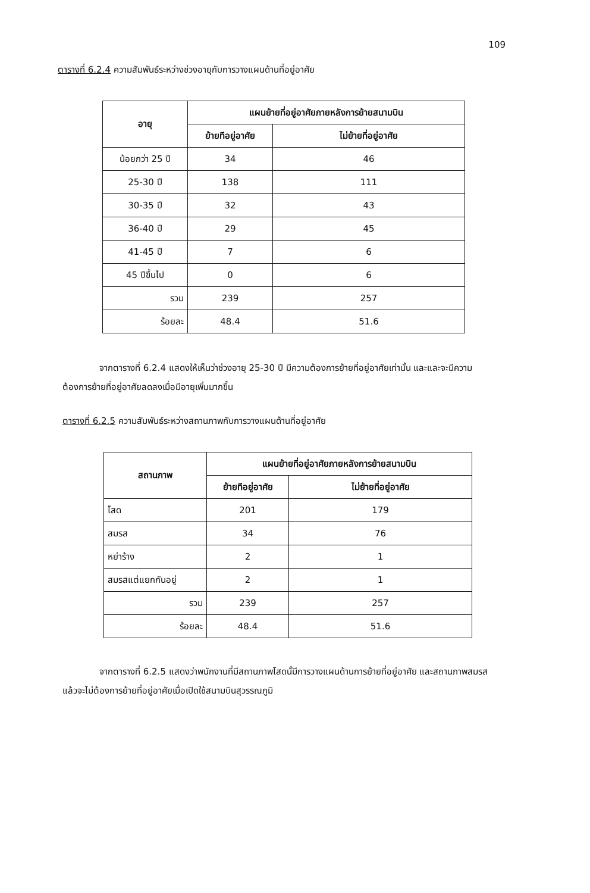109
ตารางที่ 6.2.4 ความสัมพันธ์ระหว่างช่วงอายุกับการวางแผนด้านที่อยู่อาศัย
| อายุ | แผนย้ายที่อยู่อาศัยภายหลังการย้ายสนามบิน | |
| --- | --- | --- |
| | ย้ายทีอยู่อาศัย | ไม่ย้ายที่อยู่อาศัย |
| น้อยกว่า 25 ปี | 34 | 46 |
| 25-30 ปี | 138 | 111 |
| 30-35 ปี | 32 | 43 |
| 36-40 ปี | 29 | 45 |
| 41-45 ปี | 7 | 6 |
| 45 ปีขึ้นไป | 0 | 6 |
| รวม | 239 | 257 |
| ร้อยละ | 48.4 | 51.6 |
จากตารางที่ 6.2.4 แสดงให้เห็นว่าช่วงอายุ 25-30 ปี มีความต้องการย้ายที่อยู่อาศัยเท่านั้น และและจะมีความต้องการย้ายที่อยู่อาศัยลดลงเมื่อมีอายุเพิ่มมากขึ้น
ตารางที่ 6.2.5 ความสัมพันธ์ระหว่างสถานภาพกับการวางแผนด้านที่อยู่อาศัย
| สถานภาพ | แผนย้ายที่อยู่อาศัยภายหลังการย้ายสนามบิน | |
| --- | --- | --- |
| | ย้ายทีอยู่อาศัย | ไม่ย้ายที่อยู่อาศัย |
| โสด | 201 | 179 |
| สมรส | 34 | 76 |
| หย่าร้าง | 2 | 1 |
| สมรสแต่แยกกันอยู่ | 2 | 1 |
| รวม | 239 | 257 |
| ร้อยละ | 48.4 | 51.6 |
จากตารางที่ 6.2.5 แสดงว่าพนักงานที่มีสถานภาพโสดนั้มีการวางแผนด้านการย้ายที่อยู่อาศัย และสถานภาพสมรสแล้วจะไม่ต้องการย้ายที่อยู่อาศัยเมื่อเปิดใช้สนามบินสุวรรณภูมิ